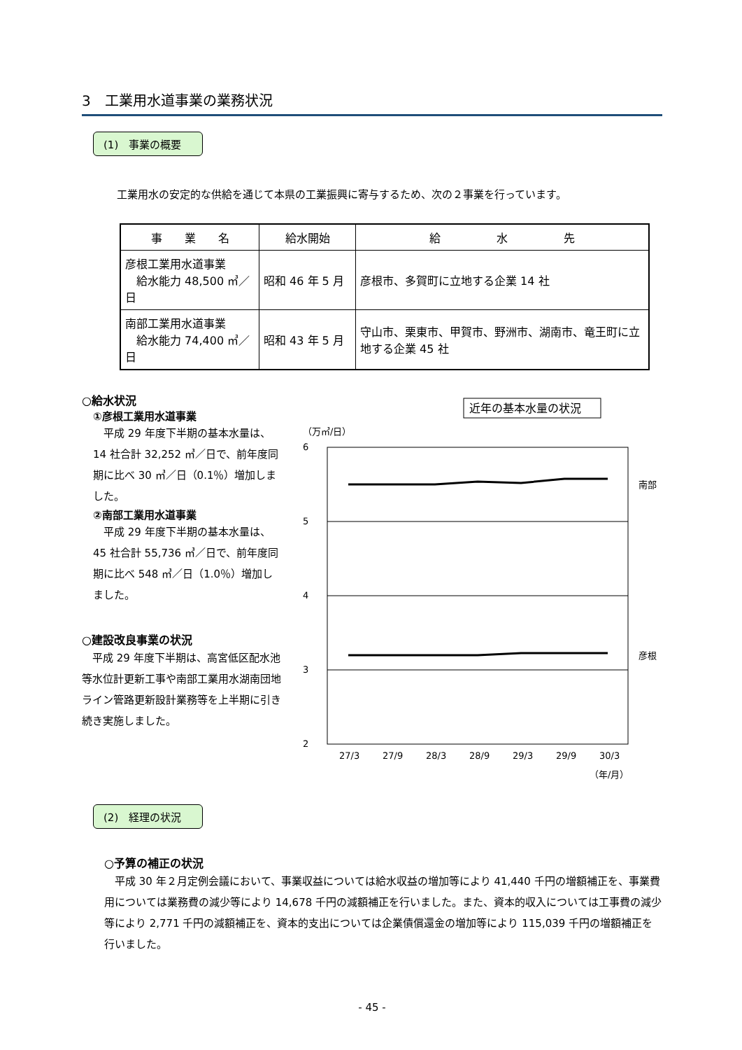3　工業用水道事業の業務状況
(1)　事業の概要
工業用水の安定的な供給を通じて本県の工業振興に寄与するため、次の２事業を行っています。
| 事 業 名 | 給水開始 | 給 水 先 |
| --- | --- | --- |
| 彦根工業用水道事業 給水能力 48,500 ㎥／日 | 昭和 46 年 5 月 | 彦根市、多賀町に立地する企業 14 社 |
| 南部工業用水道事業 給水能力 74,400 ㎥／日 | 昭和 43 年 5 月 | 守山市、栗東市、甲賀市、野洲市、湖南市、竜王町に立地する企業 45 社 |
○給水状況
①彦根工業用水道事業
　平成 29 年度下半期の基本水量は、14 社合計 32,252 ㎥／日で、前年度同期に比べ 30 ㎥／日（0.1％）増加しました。
②南部工業用水道事業
　平成 29 年度下半期の基本水量は、45 社合計 55,736 ㎥／日で、前年度同期に比べ 548 ㎥／日（1.0％）増加しました。
○建設改良事業の状況
　平成 29 年度下半期は、高宮低区配水池等水位計更新工事や南部工業用水湖南団地ライン管路更新設計業務等を上半期に引き続き実施しました。
近年の基本水量の状況
（万㎥/日）
6
5
4
3
2
南部
彦根
27/3
27/9
28/3
28/9
29/3
29/9
30/3
（年/月）
(2)　経理の状況
○予算の補正の状況
　平成 30 年２月定例会議において、事業収益については給水収益の増加等により 41,440 千円の増額補正を、事業費用については業務費の減少等により 14,678 千円の減額補正を行いました。また、資本的収入については工事費の減少等により 2,771 千円の減額補正を、資本的支出については企業債償還金の増加等により 115,039 千円の増額補正を行いました。
- 45 -